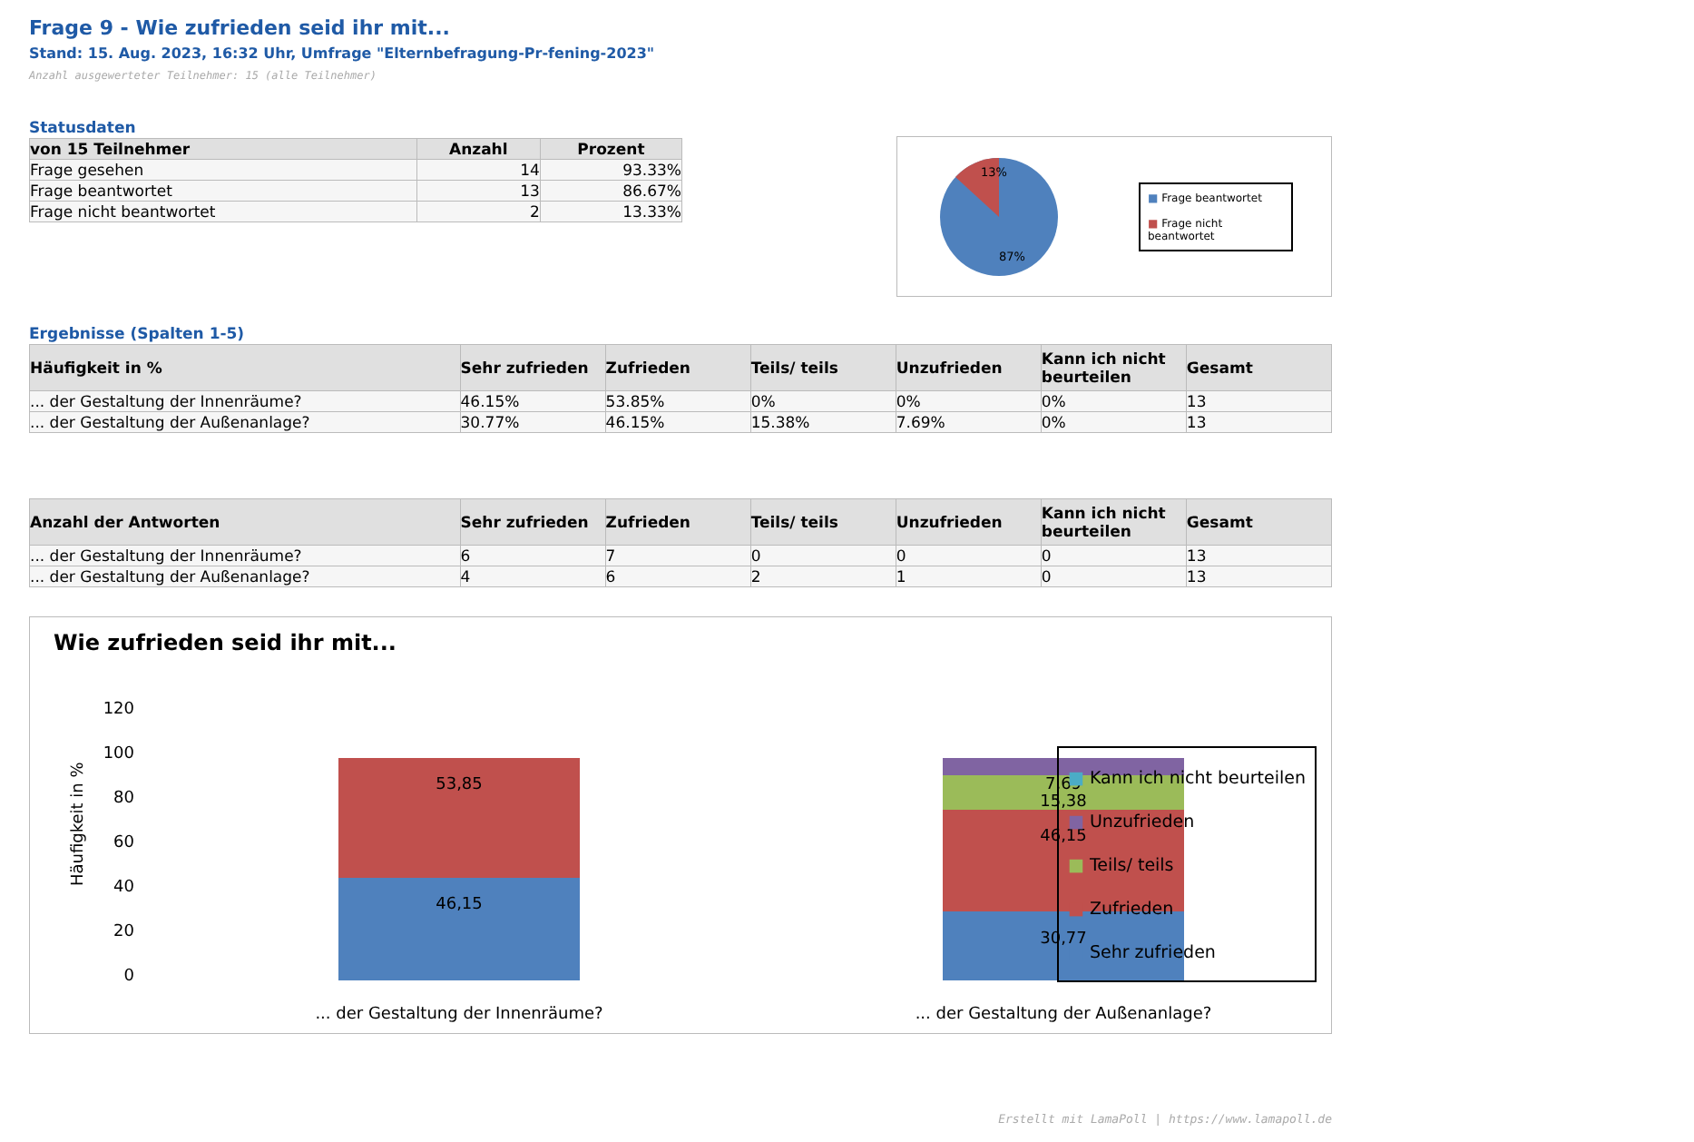Frage 9 - Wie zufrieden seid ihr mit...
Stand: 15. Aug. 2023, 16:32 Uhr, Umfrage "Elternbefragung-Pr-fening-2023"
Anzahl ausgewerteter Teilnehmer: 15 (alle Teilnehmer)
Statusdaten
| von 15 Teilnehmer | Anzahl | Prozent |
| --- | --- | --- |
| Frage gesehen | 14 | 93.33% |
| Frage beantwortet | 13 | 86.67% |
| Frage nicht beantwortet | 2 | 13.33% |
13%
87%
■ Frage beantwortet
■ Frage nicht beantwortet
Ergebnisse (Spalten 1-5)
| Häufigkeit in % | Sehr zufrieden | Zufrieden | Teils/ teils | Unzufrieden | Kann ich nicht beurteilen | Gesamt |
| --- | --- | --- | --- | --- | --- | --- |
| ... der Gestaltung der Innenräume? | 46.15% | 53.85% | 0% | 0% | 0% | 13 |
| ... der Gestaltung der Außenanlage? | 30.77% | 46.15% | 15.38% | 7.69% | 0% | 13 |
| Anzahl der Antworten | Sehr zufrieden | Zufrieden | Teils/ teils | Unzufrieden | Kann ich nicht beurteilen | Gesamt |
| --- | --- | --- | --- | --- | --- | --- |
| ... der Gestaltung der Innenräume? | 6 | 7 | 0 | 0 | 0 | 13 |
| ... der Gestaltung der Außenanlage? | 4 | 6 | 2 | 1 | 0 | 13 |
Wie zufrieden seid ihr mit...
120
100
80
60
40
20
0
Häufigkeit in %
46,15
53,85
30,77
46,15
15,38
7,69
... der Gestaltung der Innenräume?
... der Gestaltung der Außenanlage?
■ Kann ich nicht beurteilen
■ Unzufrieden
■ Teils/ teils
■ Zufrieden
■ Sehr zufrieden
Erstellt mit LamaPoll | https://www.lamapoll.de